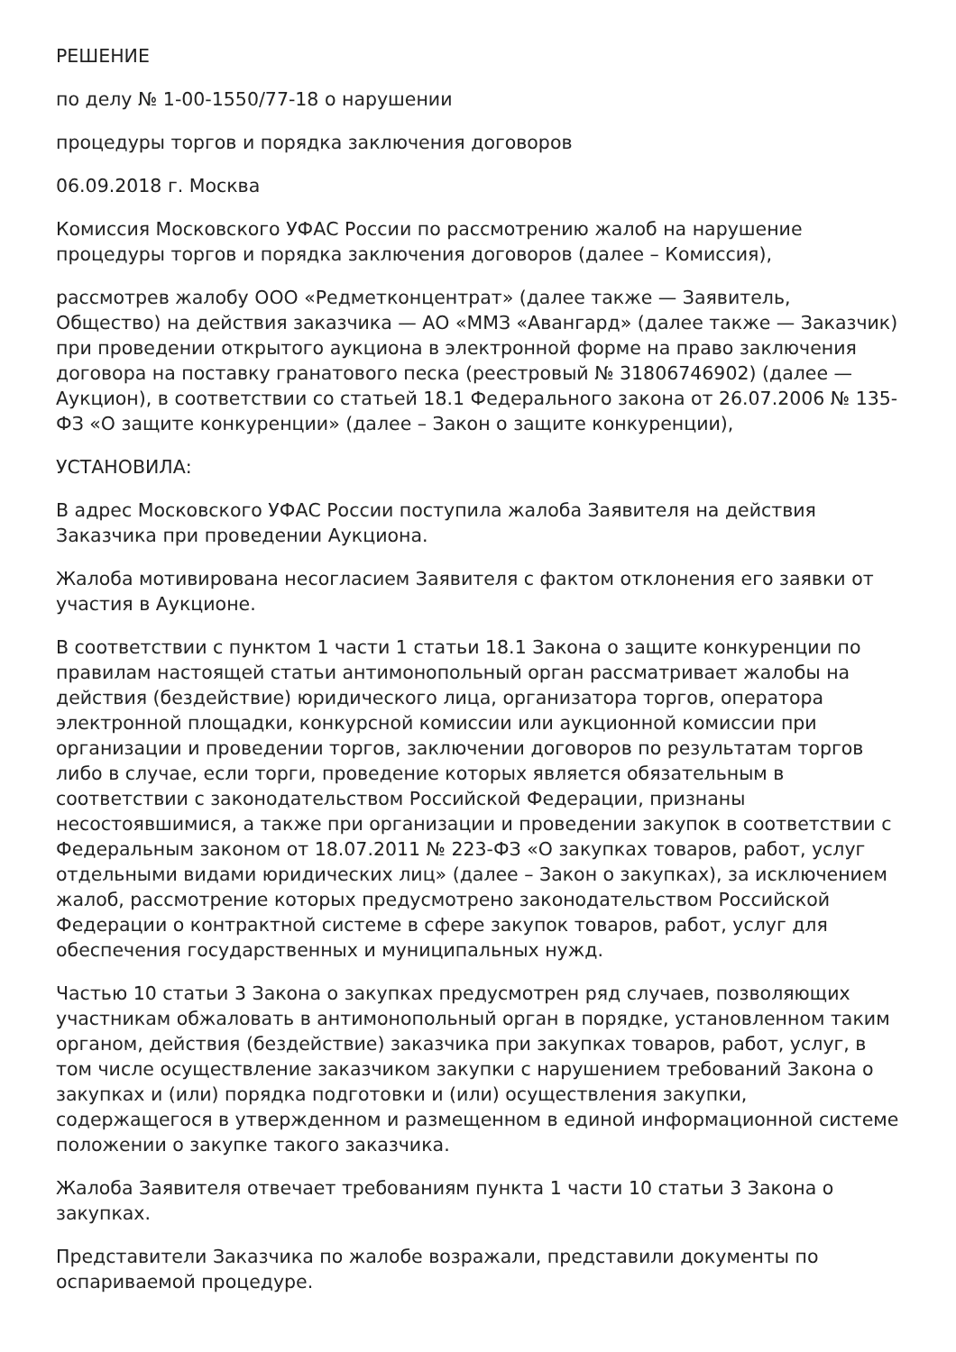РЕШЕНИЕ
по делу № 1-00-1550/77-18 о нарушении
процедуры торгов и порядка заключения договоров
06.09.2018 г. Москва
Комиссия Московского УФАС России по рассмотрению жалоб на нарушение процедуры торгов и порядка заключения договоров (далее – Комиссия),
рассмотрев жалобу ООО «Редметконцентрат» (далее также — Заявитель, Общество) на действия заказчика — АО «ММЗ «Авангард» (далее также — Заказчик) при проведении открытого аукциона в электронной форме на право заключения договора на поставку гранатового песка (реестровый № 31806746902) (далее — Аукцион), в соответствии со статьей 18.1 Федерального закона от 26.07.2006 № 135-ФЗ «О защите конкуренции» (далее – Закон о защите конкуренции),
УСТАНОВИЛА:
В адрес Московского УФАС России поступила жалоба Заявителя на действия Заказчика при проведении Аукциона.
Жалоба мотивирована несогласием Заявителя с фактом отклонения его заявки от участия в Аукционе.
В соответствии с пунктом 1 части 1 статьи 18.1 Закона о защите конкуренции по правилам настоящей статьи антимонопольный орган рассматривает жалобы на действия (бездействие) юридического лица, организатора торгов, оператора электронной площадки, конкурсной комиссии или аукционной комиссии при организации и проведении торгов, заключении договоров по результатам торгов либо в случае, если торги, проведение которых является обязательным в соответствии с законодательством Российской Федерации, признаны несостоявшимися, а также при организации и проведении закупок в соответствии с Федеральным законом от 18.07.2011 № 223-ФЗ «О закупках товаров, работ, услуг отдельными видами юридических лиц» (далее – Закон о закупках), за исключением жалоб, рассмотрение которых предусмотрено законодательством Российской Федерации о контрактной системе в сфере закупок товаров, работ, услуг для обеспечения государственных и муниципальных нужд.
Частью 10 статьи 3 Закона о закупках предусмотрен ряд случаев, позволяющих участникам обжаловать в антимонопольный орган в порядке, установленном таким органом, действия (бездействие) заказчика при закупках товаров, работ, услуг, в том числе осуществление заказчиком закупки с нарушением требований Закона о закупках и (или) порядка подготовки и (или) осуществления закупки, содержащегося в утвержденном и размещенном в единой информационной системе положении о закупке такого заказчика.
Жалоба Заявителя отвечает требованиям пункта 1 части 10 статьи 3 Закона о закупках.
Представители Заказчика по жалобе возражали, представили документы по оспариваемой процедуре.